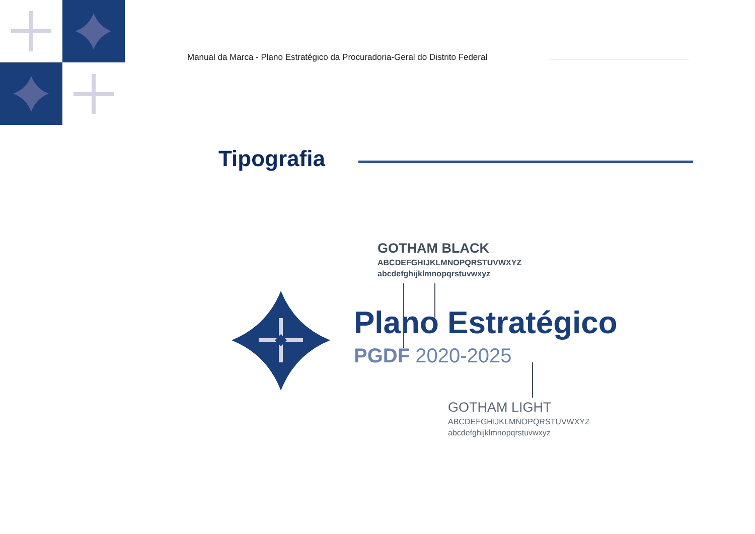Manual da Marca - Plano Estratégico da Procuradoria-Geral do Distrito Federal
Tipografia
GOTHAM BLACK
ABCDEFGHIJKLMNOPQRSTUVWXYZ
abcdefghijklmnopqrstuvwxyz
Plano Estratégico
PGDF 2020-2025
GOTHAM LIGHT
ABCDEFGHIJKLMNOPQRSTUVWXYZ
abcdefghijklmnopqrstuvwxyz